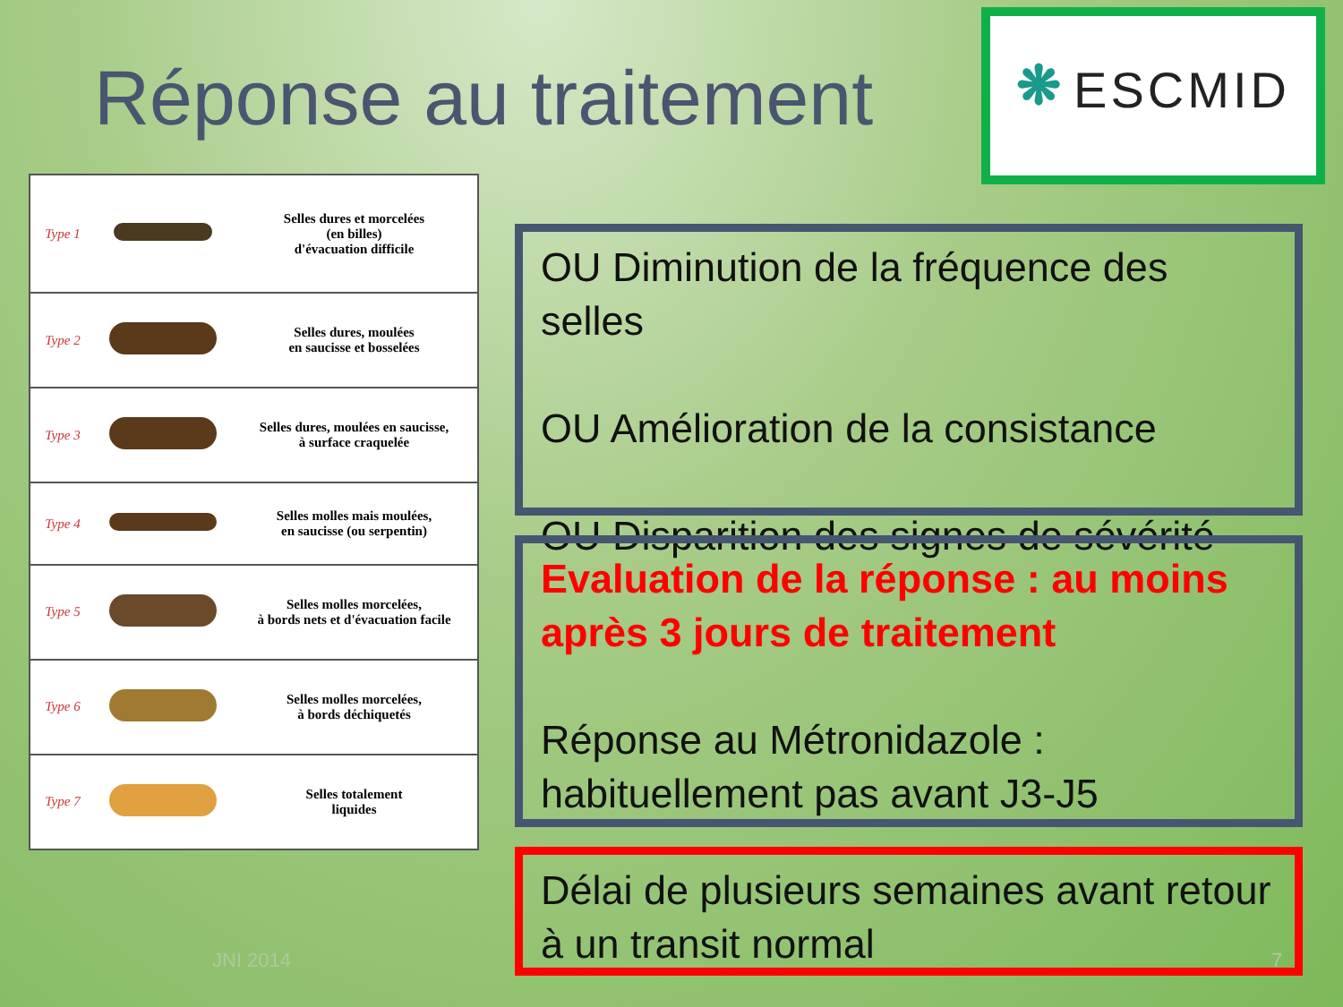Réponse au traitement
❋ ESCMID
| Type 1 | | Selles dures et morcelées (en billes) d'évacuation difficile |
| Type 2 | | Selles dures, moulées en saucisse et bosselées |
| Type 3 | | Selles dures, moulées en saucisse, à surface craquelée |
| Type 4 | | Selles molles mais moulées, en saucisse (ou serpentin) |
| Type 5 | | Selles molles morcelées, à bords nets et d'évacuation facile |
| Type 6 | | Selles molles morcelées, à bords déchiquetés |
| Type 7 | | Selles totalement liquides |
OU Diminution de la fréquence des selles
OU Amélioration de la consistance
OU Disparition des signes de sévérité
Evaluation de la réponse : au moins après 3 jours de traitement
Réponse au Métronidazole : habituellement pas avant J3-J5
Délai de plusieurs semaines avant retour à un transit normal
JNI 2014 7